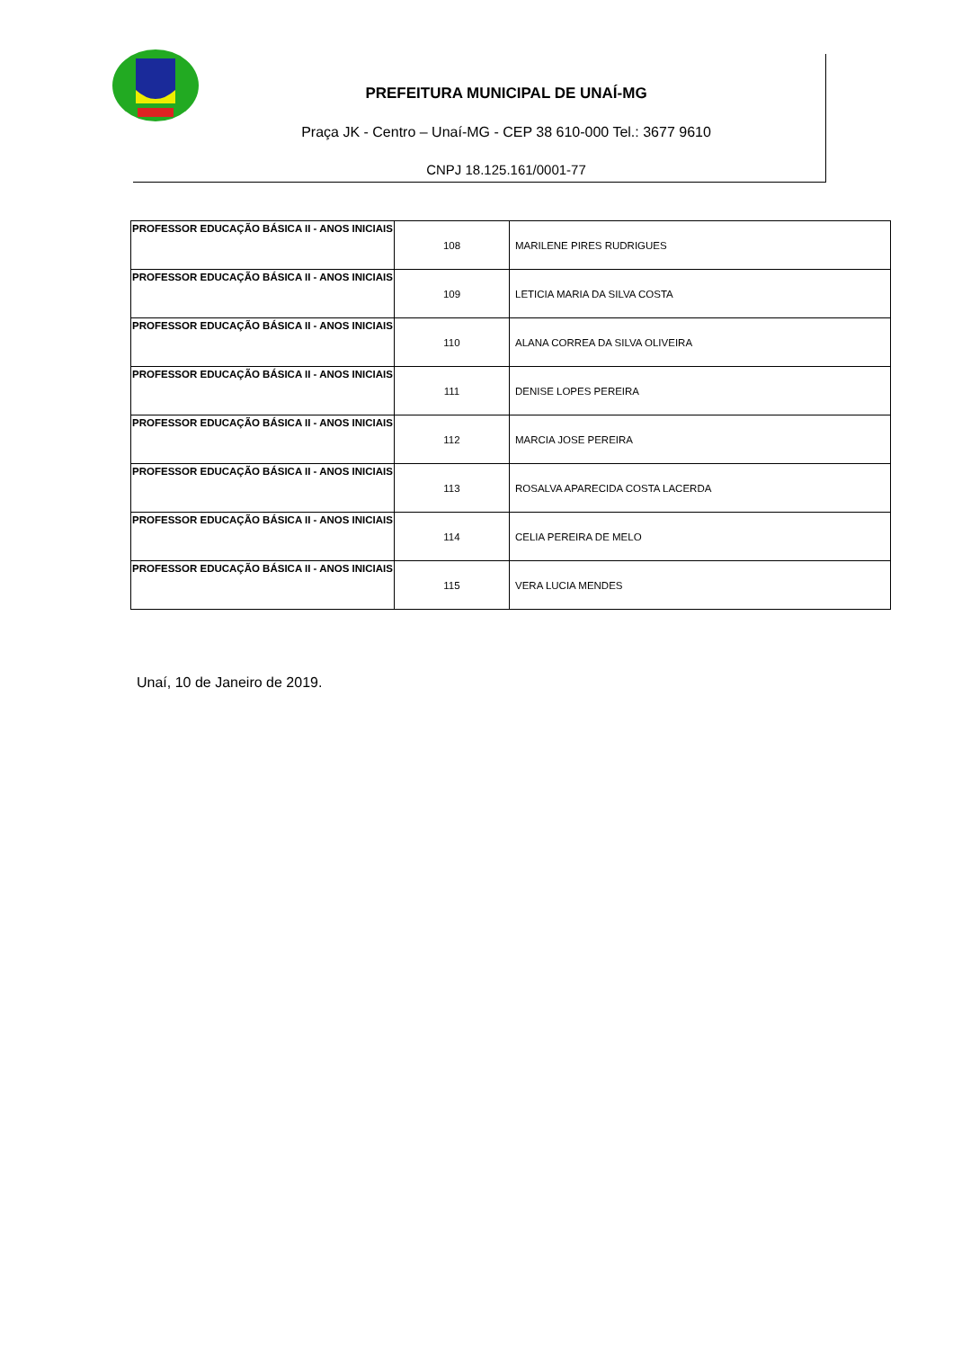PREFEITURA MUNICIPAL DE UNAÍ-MG
Praça JK - Centro – Unaí-MG - CEP 38 610-000 Tel.: 3677 9610
CNPJ 18.125.161/0001-77
| PROFESSOR EDUCAÇÃO BÁSICA II - ANOS INICIAIS | 108 | MARILENE PIRES RUDRIGUES |
| PROFESSOR EDUCAÇÃO BÁSICA II - ANOS INICIAIS | 109 | LETICIA MARIA DA SILVA COSTA |
| PROFESSOR EDUCAÇÃO BÁSICA II - ANOS INICIAIS | 110 | ALANA CORREA DA SILVA OLIVEIRA |
| PROFESSOR EDUCAÇÃO BÁSICA II - ANOS INICIAIS | 111 | DENISE LOPES PEREIRA |
| PROFESSOR EDUCAÇÃO BÁSICA II - ANOS INICIAIS | 112 | MARCIA JOSE PEREIRA |
| PROFESSOR EDUCAÇÃO BÁSICA II - ANOS INICIAIS | 113 | ROSALVA APARECIDA COSTA LACERDA |
| PROFESSOR EDUCAÇÃO BÁSICA II - ANOS INICIAIS | 114 | CELIA PEREIRA DE MELO |
| PROFESSOR EDUCAÇÃO BÁSICA II - ANOS INICIAIS | 115 | VERA LUCIA MENDES |
Unaí, 10 de Janeiro de 2019.